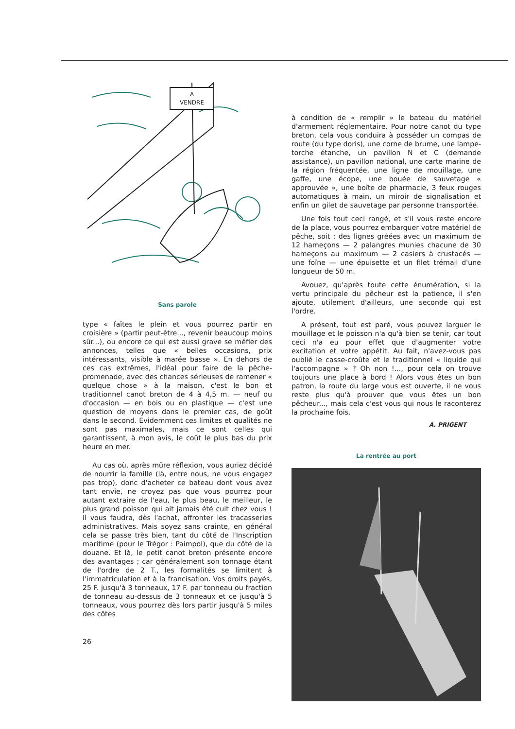A
VENDRE
Sans parole
type « faîtes le plein et vous pourrez partir en croisière » (partir peut-être..., revenir beaucoup moins sûr...), ou encore ce qui est aussi grave se méfier des annonces, telles que « belles occasions, prix intéressants, visible à marée basse ». En dehors de ces cas extrêmes, l'idéal pour faire de la pêche-promenade, avec des chances sérieuses de ramener « quelque chose » à la maison, c'est le bon et traditionnel canot breton de 4 à 4,5 m. — neuf ou d'occasion — en bois ou en plastique — c'est une question de moyens dans le premier cas, de goût dans le second. Evidemment ces limites et qualités ne sont pas maximales, mais ce sont celles qui garantissent, à mon avis, le coût le plus bas du prix heure en mer.
Au cas où, après mûre réflexion, vous auriez décidé de nourrir la famille (là, entre nous, ne vous engagez pas trop), donc d'acheter ce bateau dont vous avez tant envie, ne croyez pas que vous pourrez pour autant extraire de l'eau, le plus beau, le meilleur, le plus grand poisson qui ait jamais été cuit chez vous ! Il vous faudra, dès l'achat, affronter les tracasseries administratives. Mais soyez sans crainte, en général cela se passe très bien, tant du côté de l'Inscription maritime (pour le Trégor : Paimpol), que du côté de la douane. Et là, le petit canot breton présente encore des avantages ; car généralement son tonnage étant de l'ordre de 2 T., les formalités se limitent à l'immatriculation et à la francisation. Vos droits payés, 25 F. jusqu'à 3 tonneaux, 17 F. par tonneau ou fraction de tonneau au-dessus de 3 tonneaux et ce jusqu'à 5 tonneaux, vous pourrez dès lors partir jusqu'à 5 miles des côtes
26
à condition de « remplir » le bateau du matériel d'armement réglementaire. Pour notre canot du type breton, cela vous conduira à posséder un compas de route (du type doris), une corne de brume, une lampe-torche étanche, un pavillon N et C (demande assistance), un pavillon national, une carte marine de la région fréquentée, une ligne de mouillage, une gaffe, une écope, une bouée de sauvetage « approuvée », une boîte de pharmacie, 3 feux rouges automatiques à main, un miroir de signalisation et enfin un gilet de sauvetage par personne transportée.
Une fois tout ceci rangé, et s'il vous reste encore de la place, vous pourrez embarquer votre matériel de pêche, soit : des lignes gréées avec un maximum de 12 hameçons — 2 palangres munies chacune de 30 hameçons au maximum — 2 casiers à crustacés — une foïne — une épuisette et un filet trémail d'une longueur de 50 m.
Avouez, qu'après toute cette énumération, si la vertu principale du pêcheur est la patience, il s'en ajoute, utilement d'ailleurs, une seconde qui est l'ordre.
A présent, tout est paré, vous pouvez larguer le mouillage et le poisson n'a qu'à bien se tenir, car tout ceci n'a eu pour effet que d'augmenter votre excitation et votre appétit. Au fait, n'avez-vous pas oublié le casse-croûte et le traditionnel « liquide qui l'accompagne » ? Oh non !..., pour cela on trouve toujours une place à bord ! Alors vous êtes un bon patron, la route du large vous est ouverte, il ne vous reste plus qu'à prouver que vous êtes un bon pêcheur..., mais cela c'est vous qui nous le raconterez la prochaine fois.
A. PRIGENT
La rentrée au port